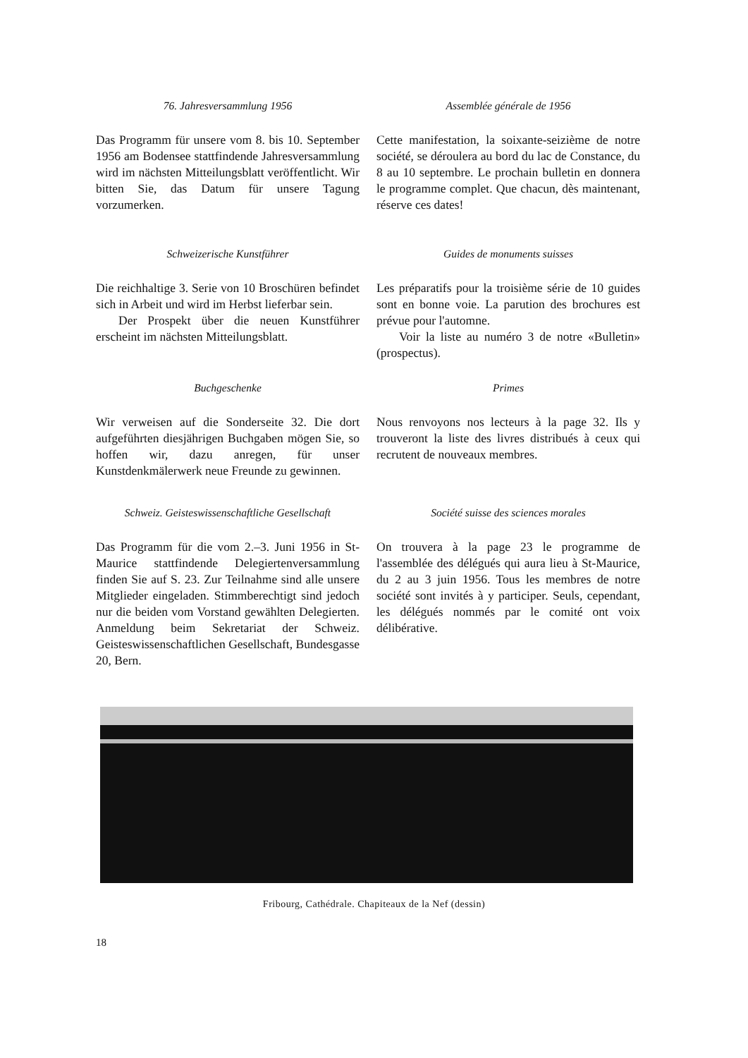76. Jahresversammlung 1956
Das Programm für unsere vom 8. bis 10. September 1956 am Bodensee stattfindende Jahresversammlung wird im nächsten Mitteilungsblatt veröffentlicht. Wir bitten Sie, das Datum für unsere Tagung vorzumerken.
Assemblée générale de 1956
Cette manifestation, la soixante-seizième de notre société, se déroulera au bord du lac de Constance, du 8 au 10 septembre. Le prochain bulletin en donnera le programme complet. Que chacun, dès maintenant, réserve ces dates!
Schweizerische Kunstführer
Die reichhaltige 3. Serie von 10 Broschüren befindet sich in Arbeit und wird im Herbst lieferbar sein.
Der Prospekt über die neuen Kunstführer erscheint im nächsten Mitteilungsblatt.
Guides de monuments suisses
Les préparatifs pour la troisième série de 10 guides sont en bonne voie. La parution des brochures est prévue pour l'automne.
Voir la liste au numéro 3 de notre «Bulletin» (prospectus).
Buchgeschenke
Wir verweisen auf die Sonderseite 32. Die dort aufgeführten diesjährigen Buchgaben mögen Sie, so hoffen wir, dazu anregen, für unser Kunstdenkmälerwerk neue Freunde zu gewinnen.
Primes
Nous renvoyons nos lecteurs à la page 32. Ils y trouveront la liste des livres distribués à ceux qui recrutent de nouveaux membres.
Schweiz. Geisteswissenschaftliche Gesellschaft
Das Programm für die vom 2.–3. Juni 1956 in St-Maurice stattfindende Delegiertenversammlung finden Sie auf S. 23. Zur Teilnahme sind alle unsere Mitglieder eingeladen. Stimmberechtigt sind jedoch nur die beiden vom Vorstand gewählten Delegierten. Anmeldung beim Sekretariat der Schweiz. Geisteswissenschaftlichen Gesellschaft, Bundesgasse 20, Bern.
Société suisse des sciences morales
On trouvera à la page 23 le programme de l'assemblée des délégués qui aura lieu à St-Maurice, du 2 au 3 juin 1956. Tous les membres de notre société sont invités à y participer. Seuls, cependant, les délégués nommés par le comité ont voix délibérative.
Fribourg, Cathédrale. Chapiteaux de la Nef (dessin)
18